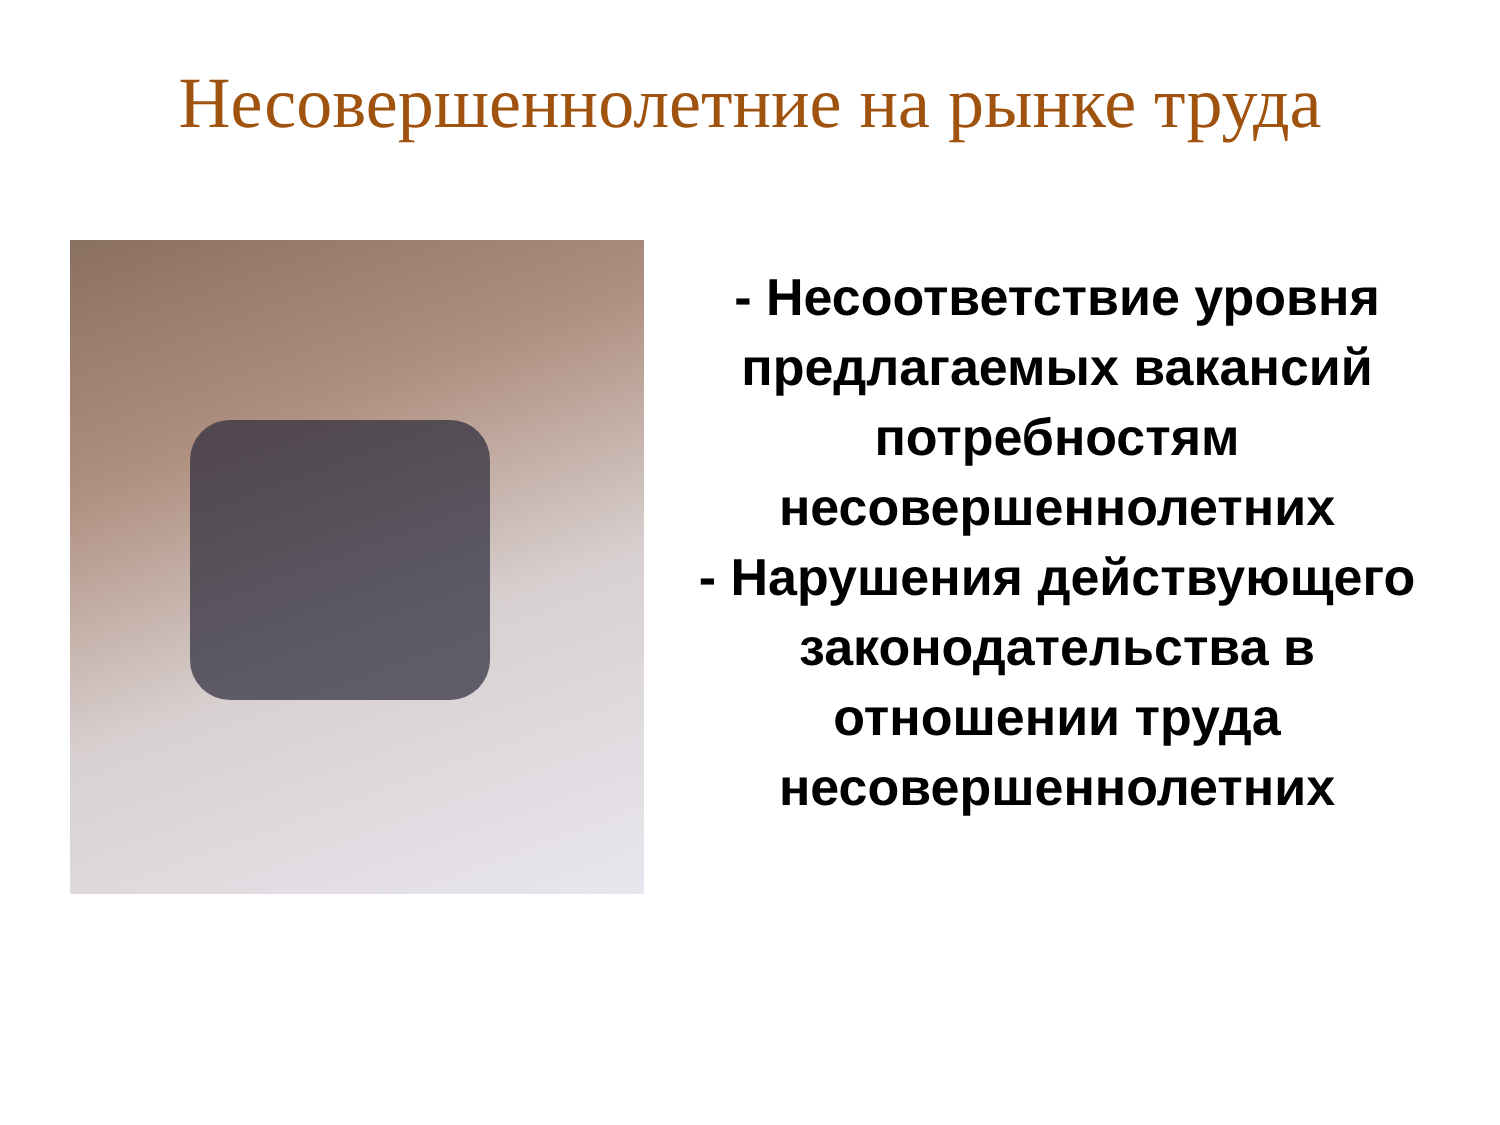Несовершеннолетние на рынке труда
- Несоответствие уровня предлагаемых вакансий потребностям несовершеннолетних
- Нарушения действующего законодательства в отношении труда несовершеннолетних